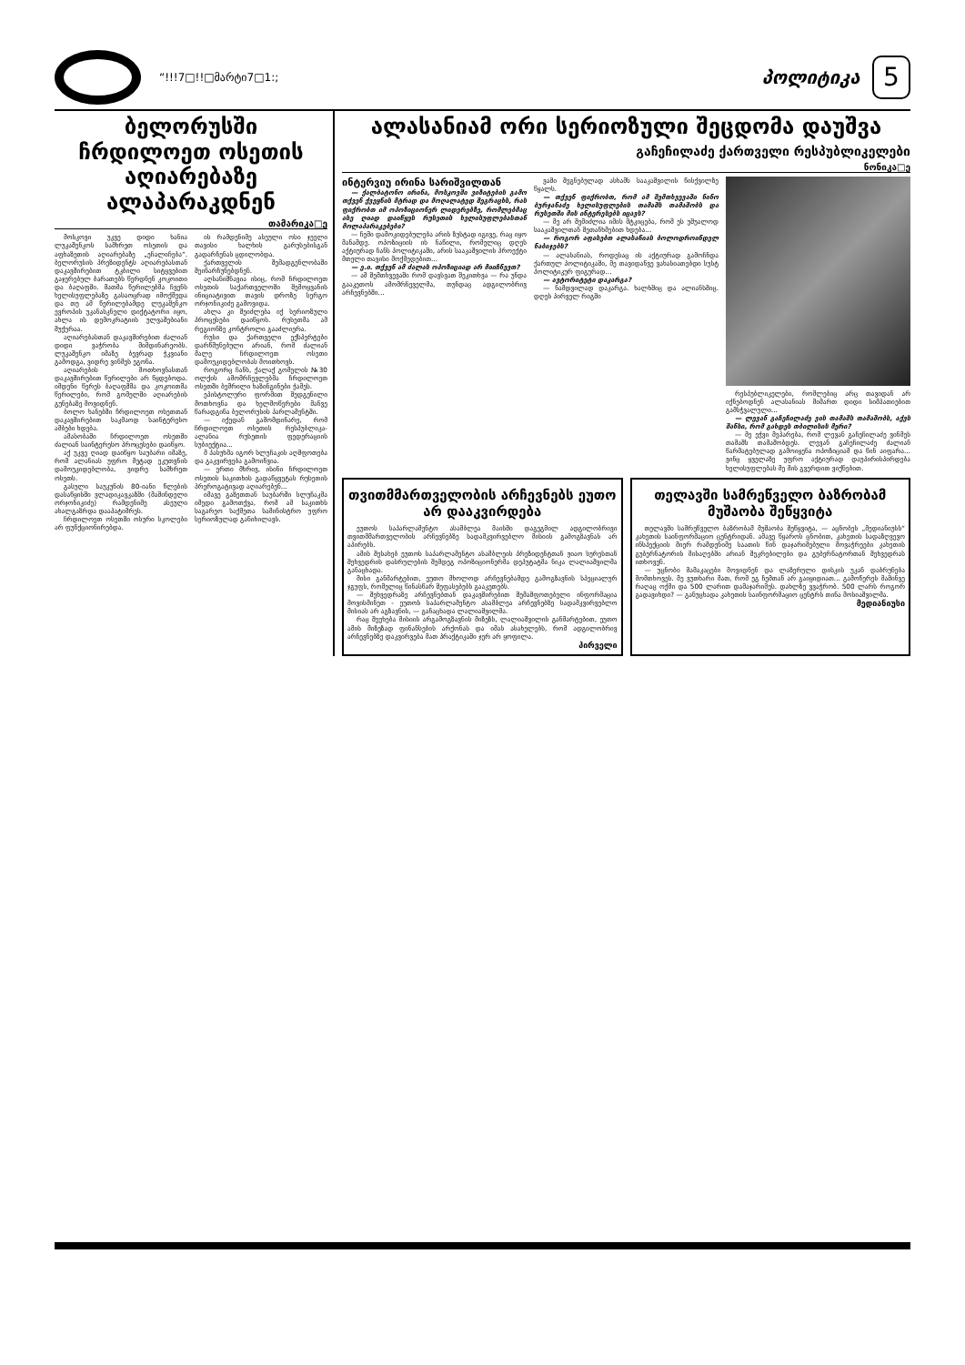“!!!7□!!□მარტი7□1:;
პოლიტიკა
5
ბელორუსში ჩრდილოეთ ოსეთის აღიარებაზე ალაპარაკდნენ
თამარიკა□ე
მოსკოვი უკვე დიდი ხანია ლუკაშენკოს სამხრეთ ოსეთის და აფხაზეთის აღიარებაზე „ეჩალიჩება“. ბელორუსის პრეზიდენტს აღიარებასთან დაკავშირებით ტკბილი სიტყვებით გაჯერებულ ბარათებს წერდნენ კოკოითი და ბაღაფში. მათმა წერილებმა ჩვენს ხელისუფლებაზე გასაოცრად იმოქმედა და თუ ამ წერილებამდე ლუკაშენკო ევროპის უკანასკნელი დიქტატორი იყო, ახლა ის დემოკრატიის ულვაშებიანი შუქურაა.
აღიარებასთან დაკავშირებით ძალიან დიდი ვაჭრობა მიმდინარეობს. ლუკაშენკო იმაზე ბევრად ჭკვიანი გამოდგა, ვიდრე ვინმეს ეგონა.
აღიარების მოთხოვნასთან დაკავშირებით წერილები არ წყდებოდა. იმდენი წერეს ბაღაფშმა და კოკოითმა წერილები, რომ გომელში აღიარების გუნებაზე მოვიდნენ.
ბოლო ხანებში ჩრდილოეთ ოსეთთან დაკავშირებით საკმაოდ საინტერესო ამბები ხდება.
ამასობაში ჩრდილოეთ ოსეთში ძალიან საინტერესო პროცესები დაიწყო.
აქ უკვე ღიად დაიწყო საუბარი იმაზე, რომ ალანიას უფრო მეტად ეკუთვნის დამოუკიდებლობა, ვიდრე სამხრეთ ოსეთს.
გასული საუკუნის 80-იანი წლების დასაწყისში ვლადიკავკაზში (მაშინდელი ორჯონიკიძე) რამდენიმე ასეული ახალგაზრდა დააპატიმრეს.
ჩრდილოეთ ოსეთში ოსური სკოლები არ ფუნქციონირებდა.
ის რამდენიმე ასეული ოსი ჯეელი თავისი ხალხის გარუსებისგან გადარჩენას ცდილობდა.
ქართველის შემადგენლობაში შეინარჩუნებდნენ.
აღსანიშნავია ისიც, რომ ჩრდილოეთ ოსეთის საქართველოში შემოყვანის ინიციატივით თავის დროზე სერგო ორჯონიკიძე გამოვიდა.
ახლა კი შეიძლება იქ სერიოზული პროცესები დაიწყოს. რუსეთმა ამ რეგიონზე კონტროლი გააძლიერა.
რუსი და ქართველი ექსპერტები დარწმუნებული არიან, რომ ძალიან მალე ჩრდილოეთ ოსეთი დამოუკიდებლობას მოითხოვს.
როგორც ჩანს, ქალაქ გომელის №30 ოლქის ამომრჩევლებმა ჩრდილოეთ ოსეთში ბემრილი ხაზინგინები ჭამეს.
ეპისტოლური ფორმით შედგენილი მოთხოვნა და ხელმოწერები მანვე წარადგინა ბელორუსის პარლამენტში.
— იქედან გამომდინარე, რომ ჩრდილოეთ ოსეთის რესპუბლიკა-ალანია რუსეთის ფედერაციის სუბიექტია...
მ პასუხმა იგორ სლუჩაკის აღშფოთება და გაკვირვება გამოიწვია.
— ერთი მხრივ, ისინი ჩრდილოეთ ოსეთის საკითხის გადაწყვეტას რუსეთის პრეროგატივად აღიარებენ...
იმავე გაზეთთან საუბარში სლუჩაკმა იმედი გამოთქვა, რომ ამ საკითხს საგარეო საქმეთა სამინისტრო უფრო სერიოზულად განიხილავს.
ალასანიამ ორი სერიოზული შეცდომა დაუშვა
გაჩეჩილაძე ქართველი რესპუბლიკელები
ნონიკა□ე
ინტერვიუ ირინა სარიშვილთან
— ქალბატონო ირინა, მოსკოვში ვიზიტების გამო თქვენ ქვეყნის მტრად და მოღალატედ შეგრაცხს, რას ფიქრობთ იმ ოპოზიციონერ ლიდერებზე, რომლებმაც ასე ღიად დაიწყეს რუსეთის ხელისუფლებასთან მოლაპარაკებები?
— ჩემი დამოკიდებულება არის ზუსტად იგივე, რაც იყო მანამდე. ოპოზიციის ის ნაწილი, რომელიც დღეს აქტიურად ჩანს პოლიტიკაში, არის სააკაშვილის პროექტი მთელი თავისი მოქმედებით...
— ე.ი. თქვენ ამ ძალას ოპოზიციად არ მიიჩნევთ?
— ამ შემთხვევაში რომ დავსვათ შეკითხვა — რა უნდა გააკეთოს ამომრჩეველმა, თუნდაც ადგილობრივ არჩევნებში...
ვაში შეგნებულად ასხამს სააკაშვილის წისქვილზე წყალს.
— თქვენ ფიქრობთ, რომ ამ შემთხვევაში ნინო ბურჯანაძე ხელისუფლების თამაშს თამაშობს და რუსეთში მის ინტერესებს იცავს?
— მე არ შემიძლია იმის მტკიცება, რომ ეს უშუალოდ სააკაშვილთან შეთანხმებით ხდება...
— როგორ აფასებთ ალასანიას ბოლოდროინდელ ნაბიჯებს?
— ალასანიას, როდესაც ის აქტიურად გამოჩნდა ქართულ პოლიტიკაში, მე თავიდანვე ვახასიათებდი სუსტ პოლიტიკურ ფიგურად...
— ავტორიტეტი დაკარგა?
— ნამდვილად დაკარგა. ხალხშიც და ალიანსშიც. დღეს პირველ რიგში
რესპუბლიკელები, რომლებიც არც თავიდან არ იქნებოდნენ ალასანიას მიმართ დიდი სიმპათიებით გამსჭვალული...
— ლევან გაჩეჩილაძე ვის თამაშს თამაშობს, აქვს შანსი, რომ გახდეს თბილისის მერი?
— მე ეჭვი მეპარება, რომ ლევან გაჩეჩილაძე ვინმეს თამაშს თამაშობდეს. ლევან გაჩეჩილაძე ძალიან წარმატებულად გამოიყენა ოპოზიციამ და წინ აიფარა... ვინც ყველაზე უფრო აქტიურად დაუპირისპირდება ხელისუფლებას მე მის გვერდით ვიქნებით.
თვითმმართველობის არჩევნებს ეუთო არ დააკვირდება
ეუთოს საპარლამენტო ასამბლეა მაისში დაგეგმილ ადგილობრივი თვითმმართველობის არჩევნებზე სადამკვირვებლო მისიის გამოგზავნას არ აპირებს.
ამის შესახებ ეუთოს საპარლამენტო ასამბლეის პრეზიდენტთან ჟიაო სურესთან შეხვედრის დასრულების შემდეგ ოპოზიციონერმა დეპუტატმა ნიკა ლალიაშვილმა განაცხადა.
მისი განმარტებით, ეუთო მხოლოდ არჩევნებამდე გამოგზავნის სპეციალურ ჯგუფს, რომელიც წინასწარ შეფასებებს გააკეთებს.
— შეხვედრაზე არჩევნებთან დაკავშირებით შემაშფოთებელი ინფორმაცია მოვისმინეთ - ეუთოს საპარლამენტო ასამბლეა არჩევნებზე სადამკვირვებლო მისიას არ აგზავნის, — განაცხადა ლალიაშვილმა.
რაც შეეხება მისიის არგამოგზავნის მიზეზს, ლალიაშვილის განმარტებით, ეუთო ამის მიზეზად ფინანსების არქონას და იმას ასახელებს, რომ ადგილობრივ არჩევნებზე დაკვირვება მათ პრაქტიკაში ჯერ არ ყოფილა.
პირველი
თელავში სამრეწველო ბაზრობამ მუშაობა შეწყვიტა
თელავში სამრეწველო ბაზრობამ მუშაობა შეწყვიტა, — აცნობეს „მედიანიუსს“ კახეთის საინფორმაციო ცენტრიდან. ამავე წყაროს ცნობით, კახეთის სადაზღვევო ინსპექციის მიერ რამდენიმე საათის წინ დაჯარიმებული მოვაჭრეები კახეთის გუბერნატორის მისაღებში არიან შეკრებილები და გუბერნატორთან შეხვედრას ითხოვენ.
— უცნობი მამაკაცები მოვიდნენ და ლაზერული დისკის უკან დაბრუნება მომთხოვეს. მე ვუთხარი მათ, რომ ეგ ჩემთან არ გაიყიდიათ... გამოწერეს მაშინვე რაღაც ოქმი და 500 ლარით დამაჯარიმეს. დახლზე ვვაჭრობ. 500 ლარს როგორ გადავიხდი? — განუცხადა კახეთის საინფორმაციო ცენტრს თინა მოსიაშვილმა.
მედიანიუსი